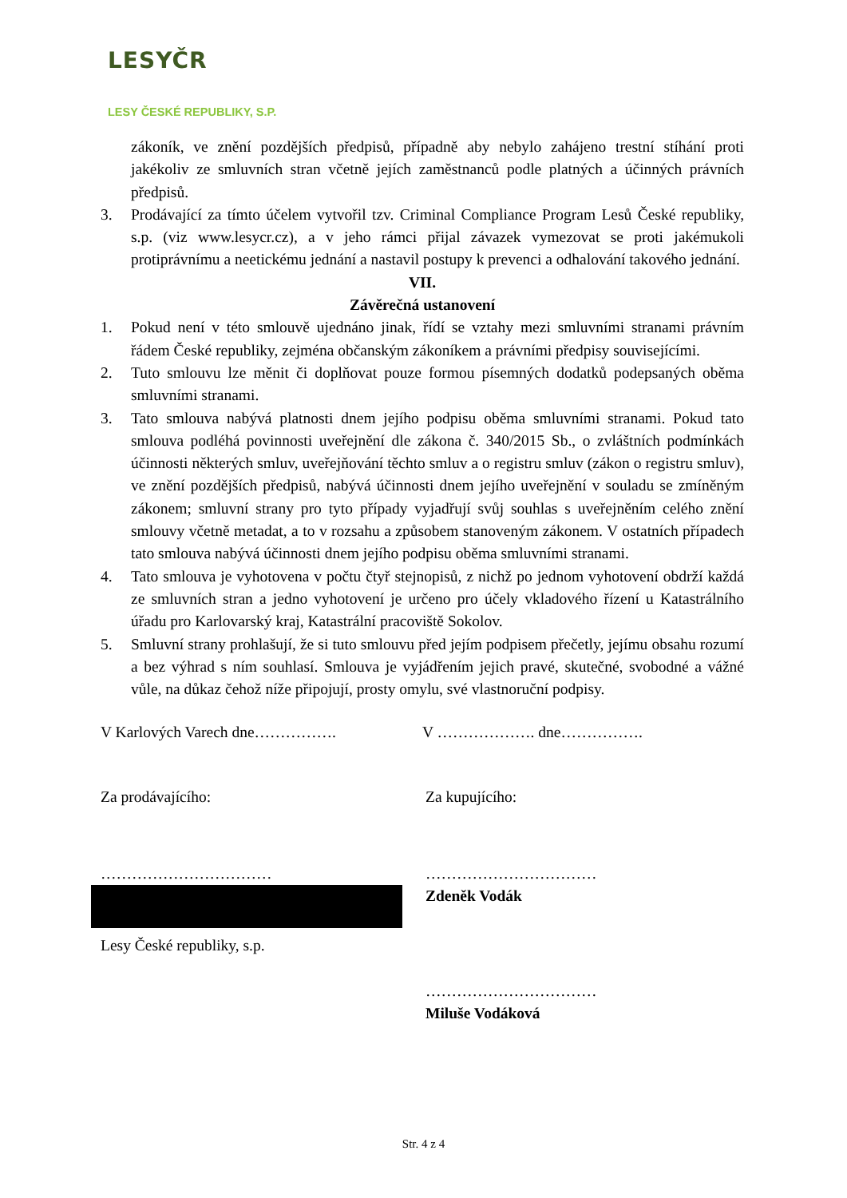LESYČR
LESY ČESKÉ REPUBLIKY, S.P.
zákoník, ve znění pozdějších předpisů, případně aby nebylo zahájeno trestní stíhání proti jakékoliv ze smluvních stran včetně jejích zaměstnanců podle platných a účinných právních předpisů.
3. Prodávající za tímto účelem vytvořil tzv. Criminal Compliance Program Lesů České republiky, s.p. (viz www.lesycr.cz), a v jeho rámci přijal závazek vymezovat se proti jakémukoli protiprávnímu a neetickému jednání a nastavil postupy k prevenci a odhalování takového jednání.
VII.
Závěrečná ustanovení
1. Pokud není v této smlouvě ujednáno jinak, řídí se vztahy mezi smluvními stranami právním řádem České republiky, zejména občanským zákoníkem a právními předpisy souvisejícími.
2. Tuto smlouvu lze měnit či doplňovat pouze formou písemných dodatků podepsaných oběma smluvními stranami.
3. Tato smlouva nabývá platnosti dnem jejího podpisu oběma smluvními stranami. Pokud tato smlouva podléhá povinnosti uveřejnění dle zákona č. 340/2015 Sb., o zvláštních podmínkách účinnosti některých smluv, uveřejňování těchto smluv a o registru smluv (zákon o registru smluv), ve znění pozdějších předpisů, nabývá účinnosti dnem jejího uveřejnění v souladu se zmíněným zákonem; smluvní strany pro tyto případy vyjadřují svůj souhlas s uveřejněním celého znění smlouvy včetně metadat, a to v rozsahu a způsobem stanoveným zákonem. V ostatních případech tato smlouva nabývá účinnosti dnem jejího podpisu oběma smluvními stranami.
4. Tato smlouva je vyhotovena v počtu čtyř stejnopisů, z nichž po jednom vyhotovení obdrží každá ze smluvních stran a jedno vyhotovení je určeno pro účely vkladového řízení u Katastrálního úřadu pro Karlovarský kraj, Katastrální pracoviště Sokolov.
5. Smluvní strany prohlašují, že si tuto smlouvu před jejím podpisem přečetly, jejímu obsahu rozumí a bez výhrad s ním souhlasí. Smlouva je vyjádřením jejich pravé, skutečné, svobodné a vážné vůle, na důkaz čehož níže připojují, prosty omylu, své vlastnoruční podpisy.
V Karlových Varech dne……………. V ………………. dne…………….
Za prodávajícího: Za kupujícího:
……………………………
Lesy České republiky, s.p.
……………………………
Zdeněk Vodák
……………………………
Miluše Vodáková
Str. 4 z 4